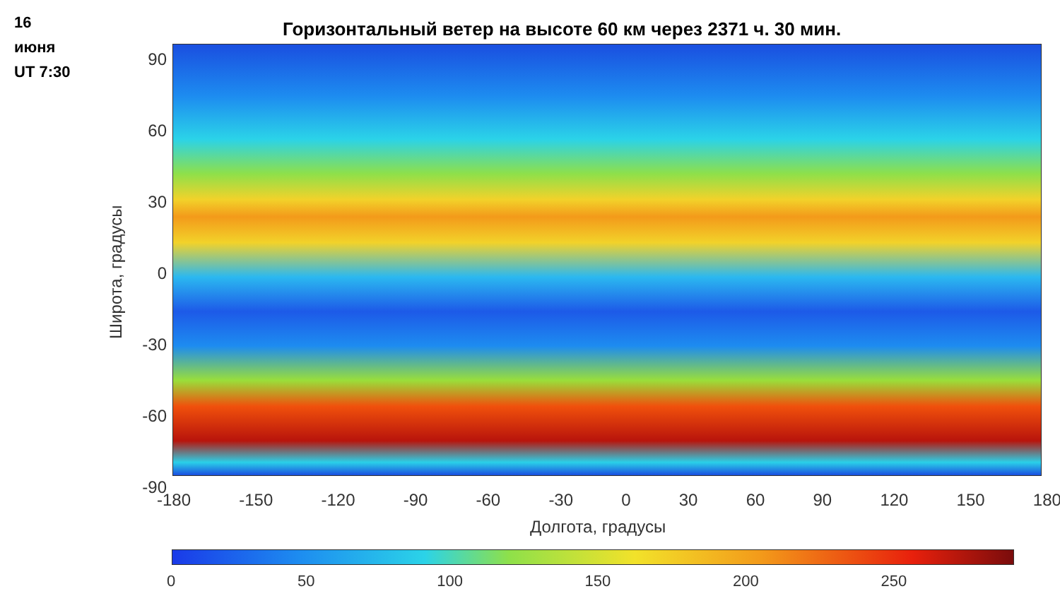16
июня
UT 7:30
Горизонтальный ветер на высоте 60 км через 2371 ч. 30 мин.
90
60
30
0
-30
-60
-90
Широта, градусы
-180 -150 -120 -90 -60 -30 0 30 60 90 120 150 180
Долгота, градусы
0 50 100 150 200 250